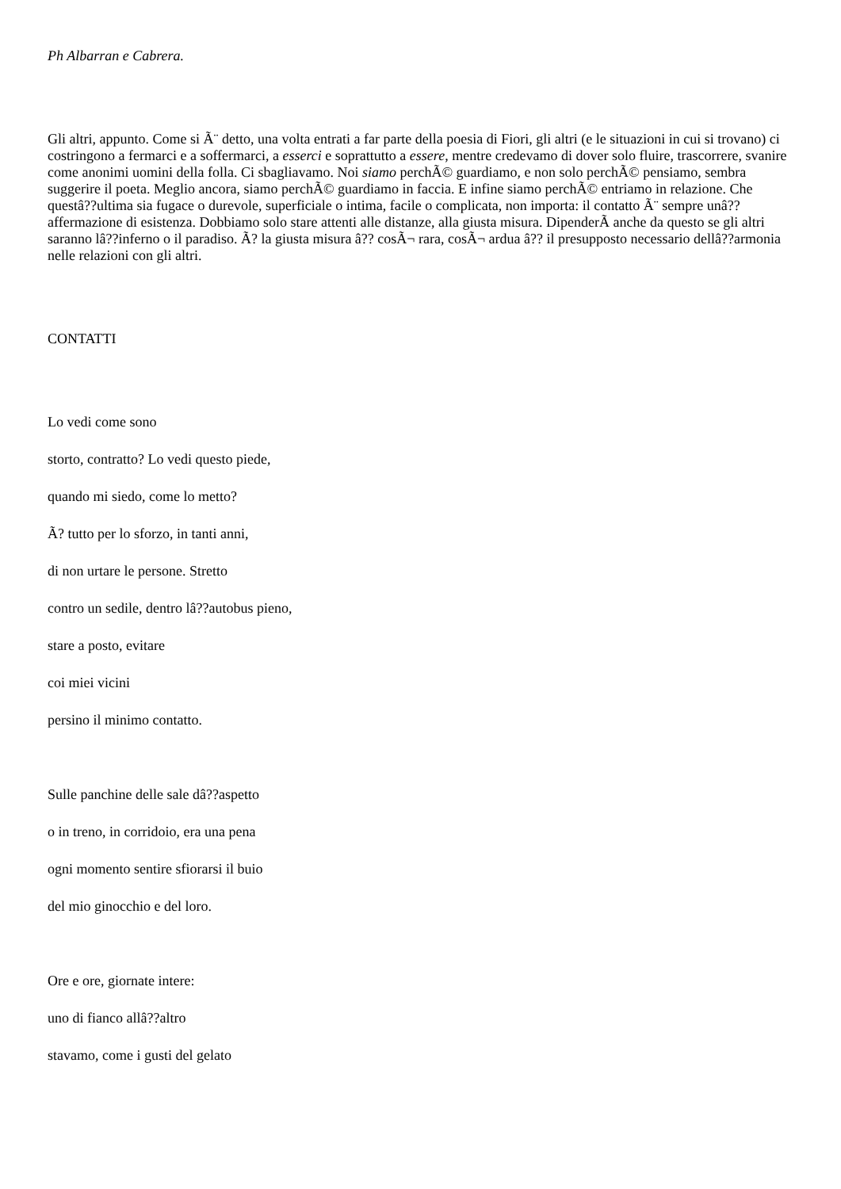Ph Albarran e Cabrera.
Gli altri, appunto. Come si Ã¨ detto, una volta entrati a far parte della poesia di Fiori, gli altri (e le situazioni in cui si trovano) ci costringono a fermarci e a soffermarci, a esserci e soprattutto a essere, mentre credevamo di dover solo fluire, trascorrere, svanire come anonimi uomini della folla. Ci sbagliavamo. Noi siamo perchÃ© guardiamo, e non solo perchÃ© pensiamo, sembra suggerire il poeta. Meglio ancora, siamo perchÃ© guardiamo in faccia. E infine siamo perchÃ© entriamo in relazione. Che questâ??ultima sia fugace o durevole, superficiale o intima, facile o complicata, non importa: il contatto Ã¨ sempre unâ??affermazione di esistenza. Dobbiamo solo stare attenti alle distanze, alla giusta misura. DipenderÃ anche da questo se gli altri saranno lâ??inferno o il paradiso. Ã? la giusta misura â?? cosÃ¬ rara, cosÃ¬ ardua â?? il presupposto necessario dellâ??armonia nelle relazioni con gli altri.
CONTATTI
Lo vedi come sono
storto, contratto? Lo vedi questo piede,
quando mi siedo, come lo metto?
Ã? tutto per lo sforzo, in tanti anni,
di non urtare le persone. Stretto
contro un sedile, dentro lâ??autobus pieno,
stare a posto, evitare
coi miei vicini
persino il minimo contatto.
Sulle panchine delle sale dâ??aspetto
o in treno, in corridoio, era una pena
ogni momento sentire sfiorarsi il buio
del mio ginocchio e del loro.
Ore e ore, giornate intere:
uno di fianco allâ??altro
stavamo, come i gusti del gelato